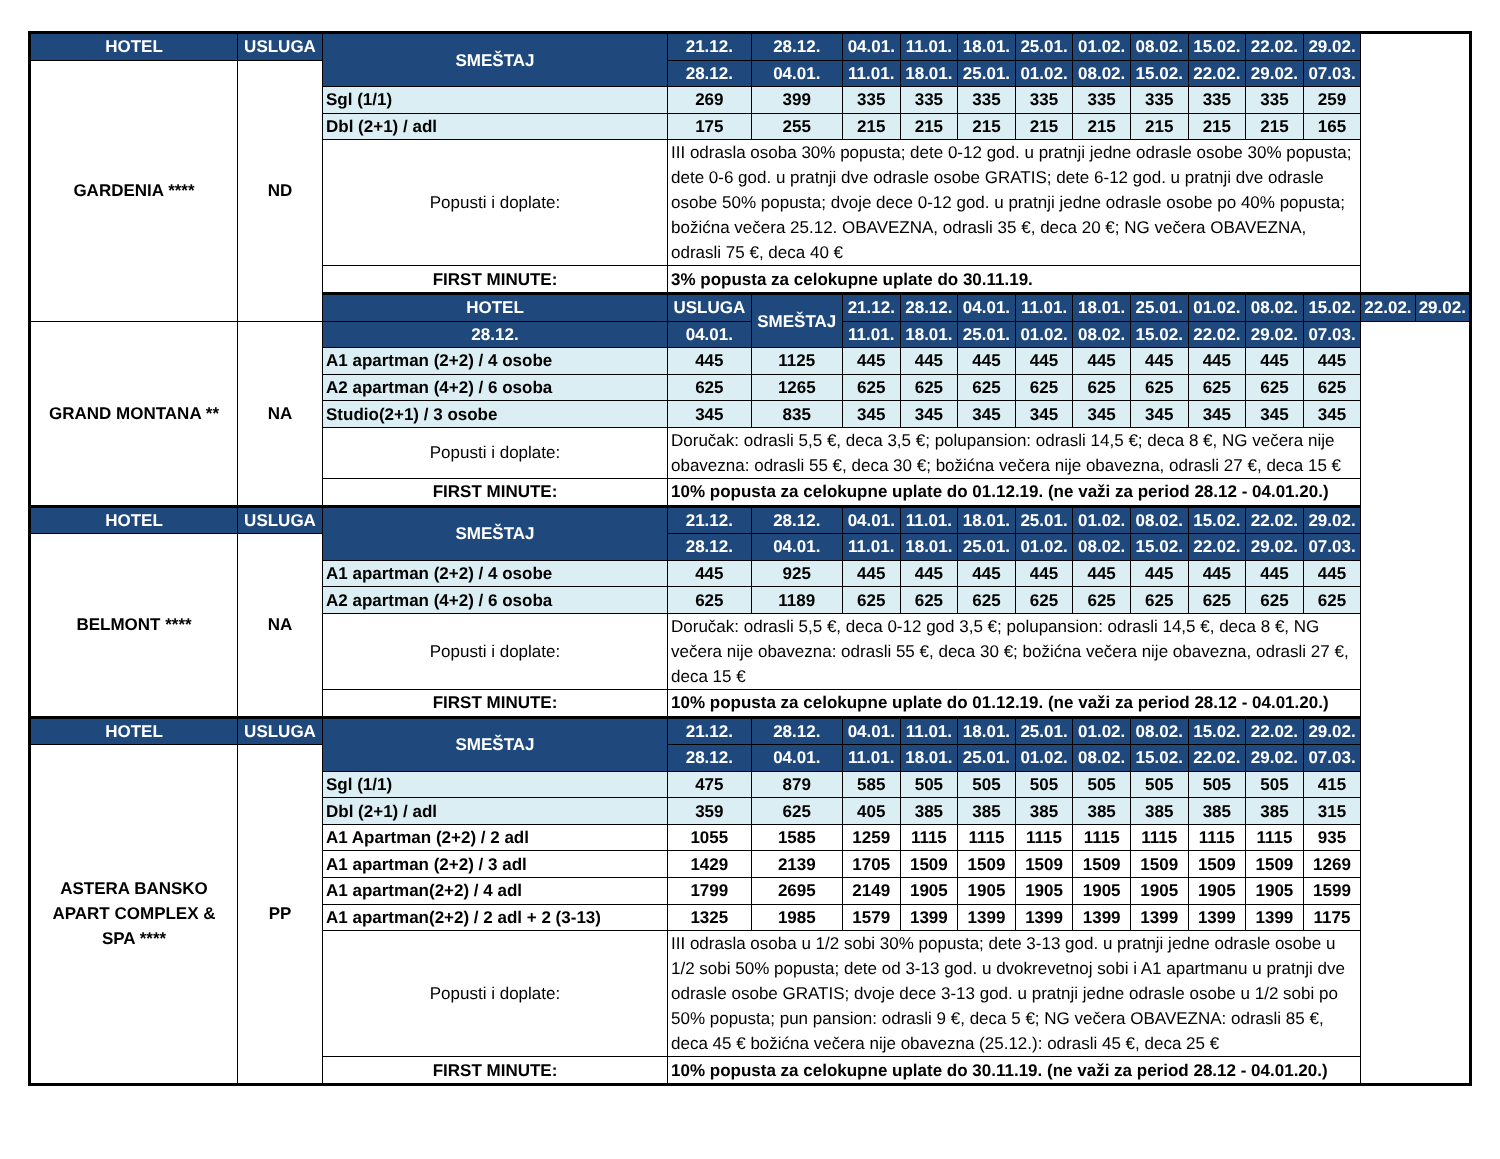| HOTEL | USLUGA | SMEŠTAJ | 21.12. | 28.12. | 04.01. | 11.01. | 18.01. | 25.01. | 01.02. | 08.02. | 15.02. | 22.02. | 29.02. | | |
| --- | --- | --- | --- | --- | --- | --- | --- | --- | --- | --- | --- | --- | --- | --- | --- |
| GARDENIA **** | ND | | 28.12. | 04.01. | 11.01. | 18.01. | 25.01. | 01.02. | 08.02. | 15.02. | 22.02. | 29.02. | 07.03. | | |
| | | Sgl (1/1) | 269 | 399 | 335 | 335 | 335 | 335 | 335 | 335 | 335 | 335 | 259 | | |
| | | Dbl (2+1) / adl | 175 | 255 | 215 | 215 | 215 | 215 | 215 | 215 | 215 | 215 | 165 | | |
| | | Popusti i doplate: | III odrasla osoba 30% popusta; dete 0-12 god. u pratnji jedne odrasle osobe 30% popusta; dete 0-6 god. u pratnji dve odrasle osobe GRATIS; dete 6-12 god. u pratnji dve odrasle osobe 50% popusta; dvoje dece 0-12 god. u pratnji jedne odrasle osobe po 40% popusta; božićna večera 25.12. OBAVEZNA, odrasli 35 €, deca 20 €; NG večera OBAVEZNA, odrasli 75 €, deca 40 € | | | | | | | | | | | | |
| | | FIRST MINUTE: | 3% popusta za celokupne uplate do 30.11.19. | | | | | | | | | | | | |
| | | HOTEL | USLUGA | SMEŠTAJ | 21.12. | 28.12. | 04.01. | 11.01. | 18.01. | 25.01. | 01.02. | 08.02. | 15.02. | 22.02. | 29.02. |
| GRAND MONTANA ** | NA | 28.12. | 04.01. | | 11.01. | 18.01. | 25.01. | 01.02. | 08.02. | 15.02. | 22.02. | 29.02. | 07.03. | | |
| | | A1 apartman (2+2) / 4 osobe | 445 | 1125 | 445 | 445 | 445 | 445 | 445 | 445 | 445 | 445 | 445 | | |
| | | A2 apartman (4+2) / 6 osoba | 625 | 1265 | 625 | 625 | 625 | 625 | 625 | 625 | 625 | 625 | 625 | | |
| | | Studio(2+1) / 3 osobe | 345 | 835 | 345 | 345 | 345 | 345 | 345 | 345 | 345 | 345 | 345 | | |
| | | Popusti i doplate: | Doručak: odrasli 5,5 €, deca 3,5 €; polupansion: odrasli 14,5 €; deca 8 €, NG večera nije obavezna: odrasli 55 €, deca 30 €; božićna večera nije obavezna, odrasli 27 €, deca 15 € | | | | | | | | | | | | |
| | | FIRST MINUTE: | 10% popusta za celokupne uplate do 01.12.19. (ne važi za period 28.12 - 04.01.20.) | | | | | | | | | | | | |
| HOTEL | USLUGA | SMEŠTAJ | 21.12. | 28.12. | 04.01. | 11.01. | 18.01. | 25.01. | 01.02. | 08.02. | 15.02. | 22.02. | 29.02. | | |
| BELMONT **** | NA | | 28.12. | 04.01. | 11.01. | 18.01. | 25.01. | 01.02. | 08.02. | 15.02. | 22.02. | 29.02. | 07.03. | | |
| | | A1 apartman (2+2) / 4 osobe | 445 | 925 | 445 | 445 | 445 | 445 | 445 | 445 | 445 | 445 | 445 | | |
| | | A2 apartman (4+2) / 6 osoba | 625 | 1189 | 625 | 625 | 625 | 625 | 625 | 625 | 625 | 625 | 625 | | |
| | | Popusti i doplate: | Doručak: odrasli 5,5 €, deca 0-12 god 3,5 €; polupansion: odrasli 14,5 €, deca 8 €, NG večera nije obavezna: odrasli 55 €, deca 30 €; božićna večera nije obavezna, odrasli 27 €, deca 15 € | | | | | | | | | | | | |
| | | FIRST MINUTE: | 10% popusta za celokupne uplate do 01.12.19. (ne važi za period 28.12 - 04.01.20.) | | | | | | | | | | | | |
| HOTEL | USLUGA | SMEŠTAJ | 21.12. | 28.12. | 04.01. | 11.01. | 18.01. | 25.01. | 01.02. | 08.02. | 15.02. | 22.02. | 29.02. | | |
| ASTERA BANSKO APART COMPLEX & SPA **** | PP | | 28.12. | 04.01. | 11.01. | 18.01. | 25.01. | 01.02. | 08.02. | 15.02. | 22.02. | 29.02. | 07.03. | | |
| | | Sgl (1/1) | 475 | 879 | 585 | 505 | 505 | 505 | 505 | 505 | 505 | 505 | 415 | | |
| | | Dbl (2+1) / adl | 359 | 625 | 405 | 385 | 385 | 385 | 385 | 385 | 385 | 385 | 315 | | |
| | | A1 Apartman (2+2) / 2 adl | 1055 | 1585 | 1259 | 1115 | 1115 | 1115 | 1115 | 1115 | 1115 | 1115 | 935 | | |
| | | A1 apartman (2+2) / 3 adl | 1429 | 2139 | 1705 | 1509 | 1509 | 1509 | 1509 | 1509 | 1509 | 1509 | 1269 | | |
| | | A1 apartman(2+2) / 4 adl | 1799 | 2695 | 2149 | 1905 | 1905 | 1905 | 1905 | 1905 | 1905 | 1905 | 1599 | | |
| | | A1 apartman(2+2) / 2 adl + 2 (3-13) | 1325 | 1985 | 1579 | 1399 | 1399 | 1399 | 1399 | 1399 | 1399 | 1399 | 1175 | | |
| | | Popusti i doplate: | III odrasla osoba u 1/2 sobi 30% popusta; dete 3-13 god. u pratnji jedne odrasle osobe u 1/2 sobi 50% popusta; dete od 3-13 god. u dvokrevetnoj sobi i A1 apartmanu u pratnji dve odrasle osobe GRATIS; dvoje dece 3-13 god. u pratnji jedne odrasle osobe u 1/2 sobi po 50% popusta; pun pansion: odrasli 9 €, deca 5 €; NG večera OBAVEZNA: odrasli 85 €, deca 45 € božićna večera nije obavezna (25.12.): odrasli 45 €, deca 25 € | | | | | | | | | | | | |
| | | FIRST MINUTE: | 10% popusta za celokupne uplate do 30.11.19. (ne važi za period 28.12 - 04.01.20.) | | | | | | | | | | | | |